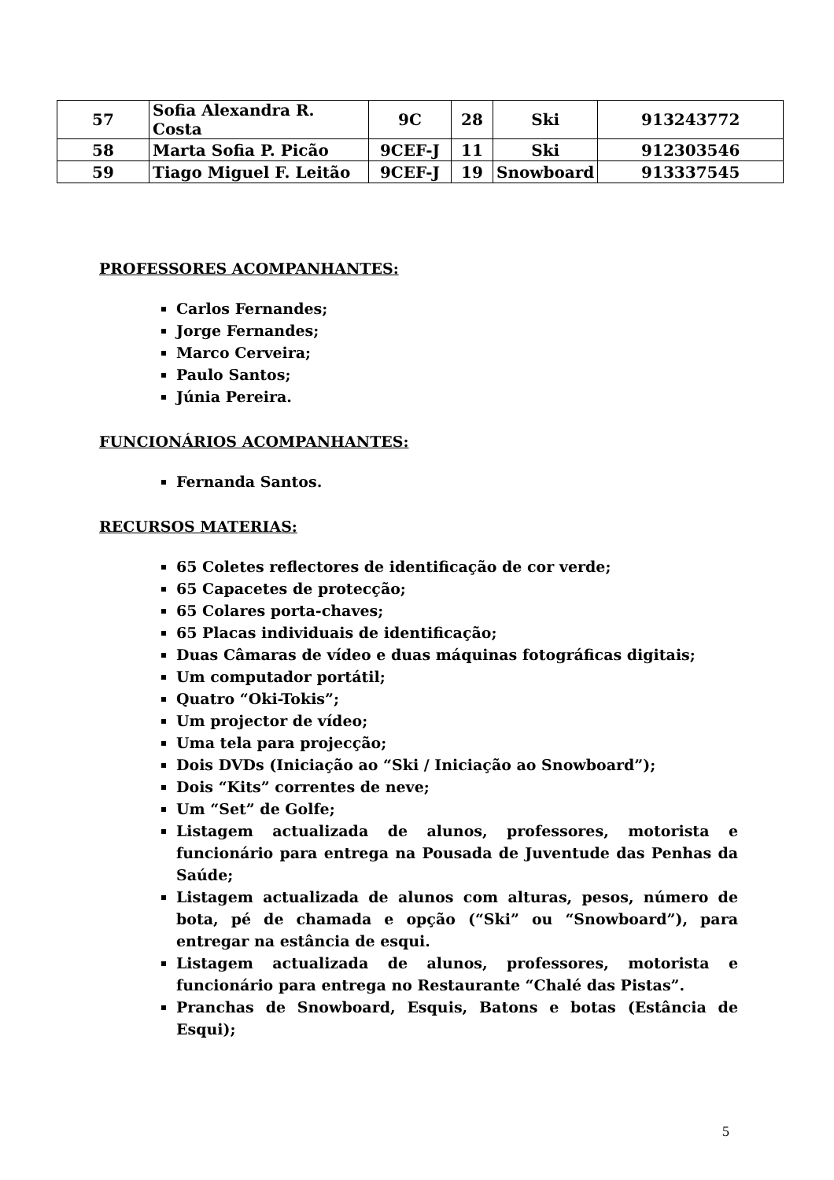| 57 | Sofia Alexandra R. Costa | 9C | 28 | Ski | 913243772 |
| 58 | Marta Sofia P. Picão | 9CEF-J | 11 | Ski | 912303546 |
| 59 | Tiago Miguel F. Leitão | 9CEF-J | 19 | Snowboard | 913337545 |
PROFESSORES ACOMPANHANTES:
Carlos Fernandes;
Jorge Fernandes;
Marco Cerveira;
Paulo Santos;
Júnia Pereira.
FUNCIONÁRIOS ACOMPANHANTES:
Fernanda Santos.
RECURSOS MATERIAS:
65 Coletes reflectores de identificação de cor verde;
65 Capacetes de protecção;
65 Colares porta-chaves;
65 Placas individuais de identificação;
Duas Câmaras de vídeo e duas máquinas fotográficas digitais;
Um computador portátil;
Quatro “Oki-Tokis”;
Um projector de vídeo;
Uma tela para projecção;
Dois DVDs (Iniciação ao “Ski / Iniciação ao Snowboard”);
Dois “Kits” correntes de neve;
Um “Set” de Golfe;
Listagem actualizada de alunos, professores, motorista e funcionário para entrega na Pousada de Juventude das Penhas da Saúde;
Listagem actualizada de alunos com alturas, pesos, número de bota, pé de chamada e opção (“Ski” ou “Snowboard”), para entregar na estância de esqui.
Listagem actualizada de alunos, professores, motorista e funcionário para entrega no Restaurante “Chalé das Pistas”.
Pranchas de Snowboard, Esquis, Batons e botas (Estância de Esqui);
5